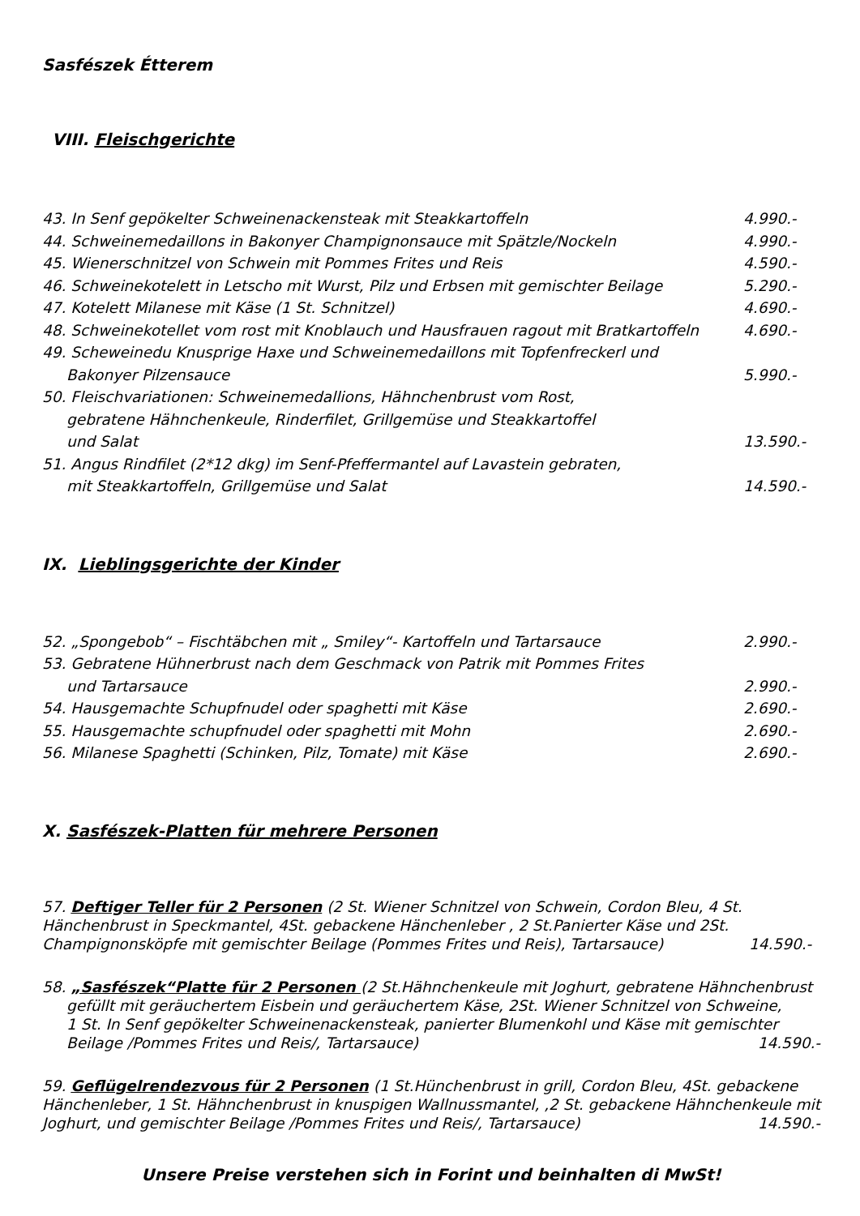Sasfészek Étterem
VIII. Fleischgerichte
43. In Senf gepökelter Schweinenackensteak mit Steakkartoffeln 4.990.-
44. Schweinemedaillons in Bakonyer Champignonsauce mit Spätzle/Nockeln 4.990.-
45. Wienerschnitzel von Schwein mit Pommes Frites und Reis 4.590.-
46. Schweinekotelett in Letscho mit Wurst, Pilz und Erbsen mit gemischter Beilage 5.290.-
47. Kotelett Milanese mit Käse (1 St. Schnitzel) 4.690.-
48. Schweinekotellet vom rost mit Knoblauch und Hausfrauen ragout mit Bratkartoffeln 4.690.-
49. Scheweinedu Knusprige Haxe und Schweinemedaillons mit Topfenfreckerl und
Bakonyer Pilzensauce 5.990.-
50. Fleischvariationen: Schweinemedallions, Hähnchenbrust vom Rost,
gebratene Hähnchenkeule, Rinderfilet, Grillgemüse und Steakkartoffel
und Salat 13.590.-
51. Angus Rindfilet (2*12 dkg) im Senf-Pfeffermantel auf Lavastein gebraten,
mit Steakkartoffeln, Grillgemüse und Salat 14.590.-
IX. Lieblingsgerichte der Kinder
52. „Spongebob“ – Fischtäbchen mit „ Smiley“- Kartoffeln und Tartarsauce 2.990.-
53. Gebratene Hühnerbrust nach dem Geschmack von Patrik mit Pommes Frites
und Tartarsauce 2.990.-
54. Hausgemachte Schupfnudel oder spaghetti mit Käse 2.690.-
55. Hausgemachte schupfnudel oder spaghetti mit Mohn 2.690.-
56. Milanese Spaghetti (Schinken, Pilz, Tomate) mit Käse 2.690.-
X. Sasfészek-Platten für mehrere Personen
57. Deftiger Teller für 2 Personen (2 St. Wiener Schnitzel von Schwein, Cordon Bleu, 4 St. Hänchenbrust in Speckmantel, 4St. gebackene Hänchenleber , 2 St.Panierter Käse und 2St. Champignonsköpfe mit gemischter Beilage (Pommes Frites und Reis), Tartarsauce) 14.590.-
58. „Sasfészek“Platte für 2 Personen (2 St.Hähnchenkeule mit Joghurt, gebratene Hähnchenbrust
gefüllt mit geräuchertem Eisbein und geräuchertem Käse, 2St. Wiener Schnitzel von Schweine,
1 St. In Senf gepökelter Schweinenackensteak, panierter Blumenkohl und Käse mit gemischter
Beilage /Pommes Frites und Reis/, Tartarsauce) 14.590.-
59. Geflügelrendezvous für 2 Personen (1 St.Hünchenbrust in grill, Cordon Bleu, 4St. gebackene Hänchenleber, 1 St. Hähnchenbrust in knuspigen Wallnussmantel, ,2 St. gebackene Hähnchenkeule mit Joghurt, und gemischter Beilage /Pommes Frites und Reis/, Tartarsauce) 14.590.-
Unsere Preise verstehen sich in Forint und beinhalten di MwSt!